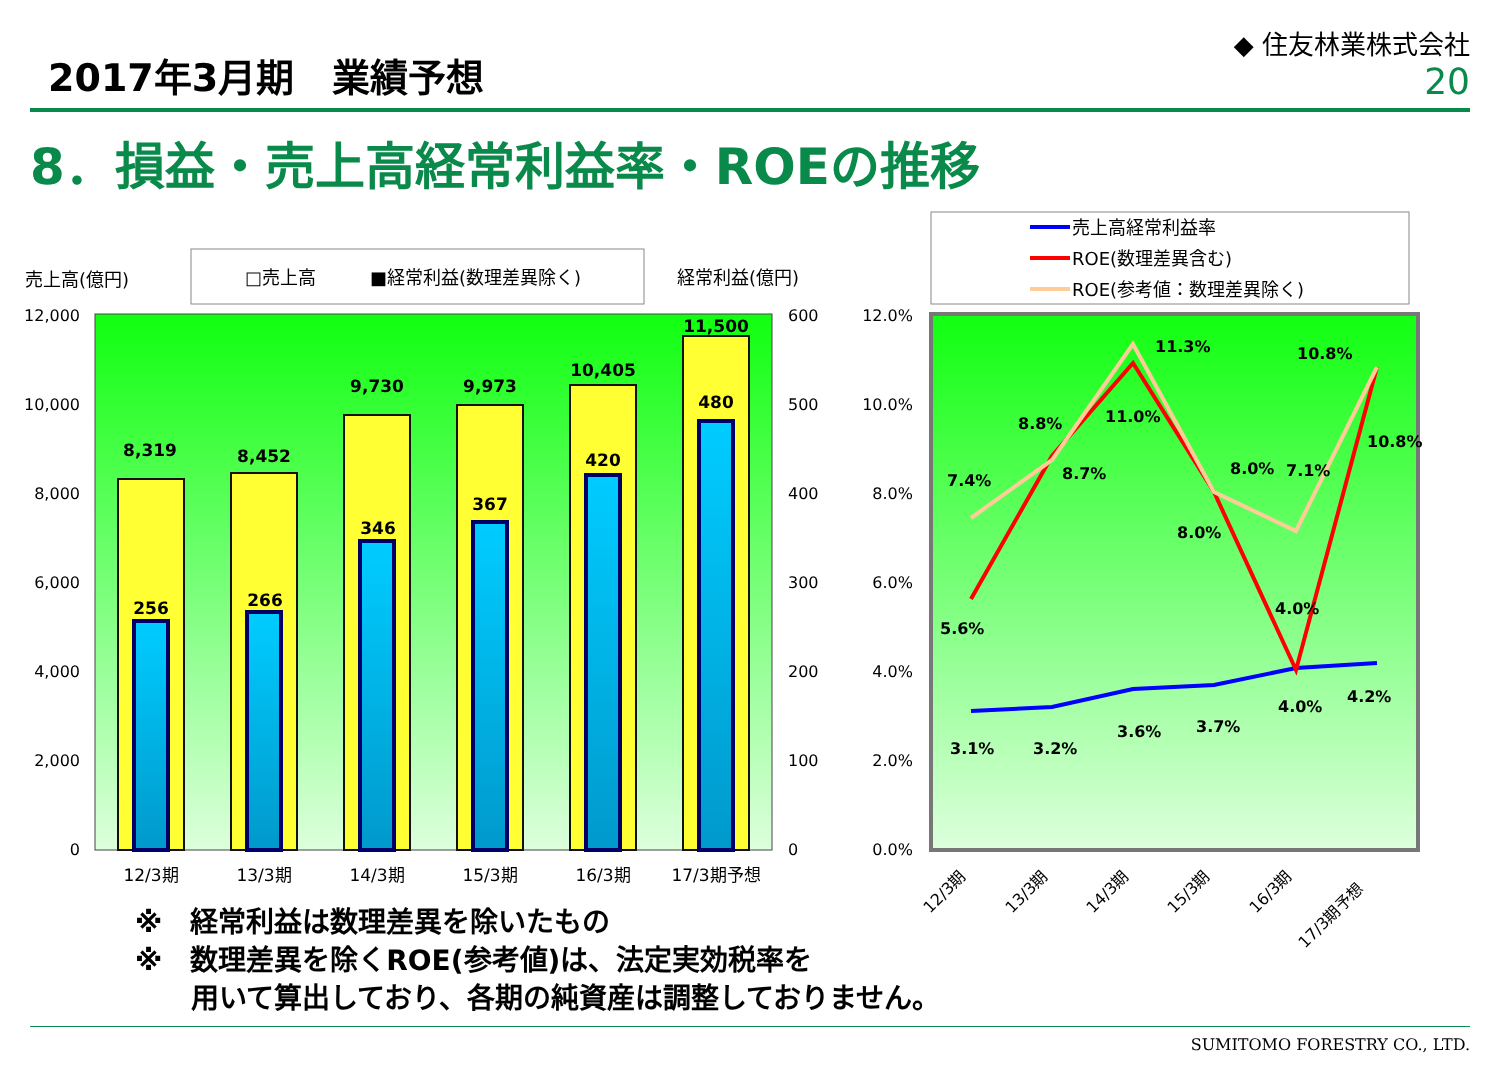2017年3月期　業績予想
◆ 住友林業株式会社
20
8．損益・売上高経常利益率・ROEの推移
売上高(億円)
□売上高
■経常利益(数理差異除く)
経常利益(億円)
12,000
10,000
8,000
6,000
4,000
2,000
0
600
500
400
300
200
100
0
8,319
8,452
9,730
9,973
10,405
11,500
256
266
346
367
420
480
12/3期
13/3期
14/3期
15/3期
16/3期
17/3期予想
売上高経常利益率
ROE(数理差異含む)
ROE(参考値：数理差異除く)
12.0%
10.0%
8.0%
6.0%
4.0%
2.0%
0.0%
3.1%
3.2%
3.6%
3.7%
4.0%
4.2%
5.6%
8.7%
11.0%
8.0%
4.0%
10.8%
7.4%
8.8%
11.3%
8.0%
7.1%
10.8%
12/3期
13/3期
14/3期
15/3期
16/3期
17/3期予想
※　経常利益は数理差異を除いたもの
※　数理差異を除くROE(参考値)は、法定実効税率を
　　用いて算出しており、各期の純資産は調整しておりません。
SUMITOMO FORESTRY CO., LTD.